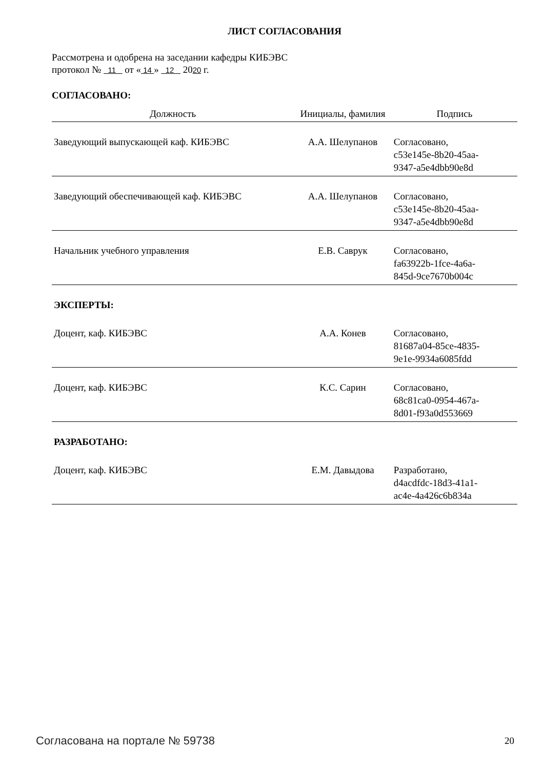ЛИСТ СОГЛАСОВАНИЯ
Рассмотрена и одобрена на заседании кафедры КИБЭВС
протокол № 11 от « 14 » 12 2020 г.
СОГЛАСОВАНО:
| Должность | Инициалы, фамилия | Подпись |
| --- | --- | --- |
| Заведующий выпускающей каф. КИБЭВС | А.А. Шелупанов | Согласовано, c53e145e-8b20-45aa- 9347-a5e4dbb90e8d |
| Заведующий обеспечивающей каф. КИБЭВС | А.А. Шелупанов | Согласовано, c53e145e-8b20-45aa- 9347-a5e4dbb90e8d |
| Начальник учебного управления | Е.В. Саврук | Согласовано, fa63922b-1fce-4a6a- 845d-9ce7670b004c |
| ЭКСПЕРТЫ: | | |
| Доцент, каф. КИБЭВС | А.А. Конев | Согласовано, 81687a04-85ce-4835- 9e1e-9934a6085fdd |
| Доцент, каф. КИБЭВС | К.С. Сарин | Согласовано, 68c81ca0-0954-467a- 8d01-f93a0d553669 |
| РАЗРАБОТАНО: | | |
| Доцент, каф. КИБЭВС | Е.М. Давыдова | Разработано, d4acdfdc-18d3-41a1- ac4e-4a426c6b834a |
Согласована на портале № 59738 20